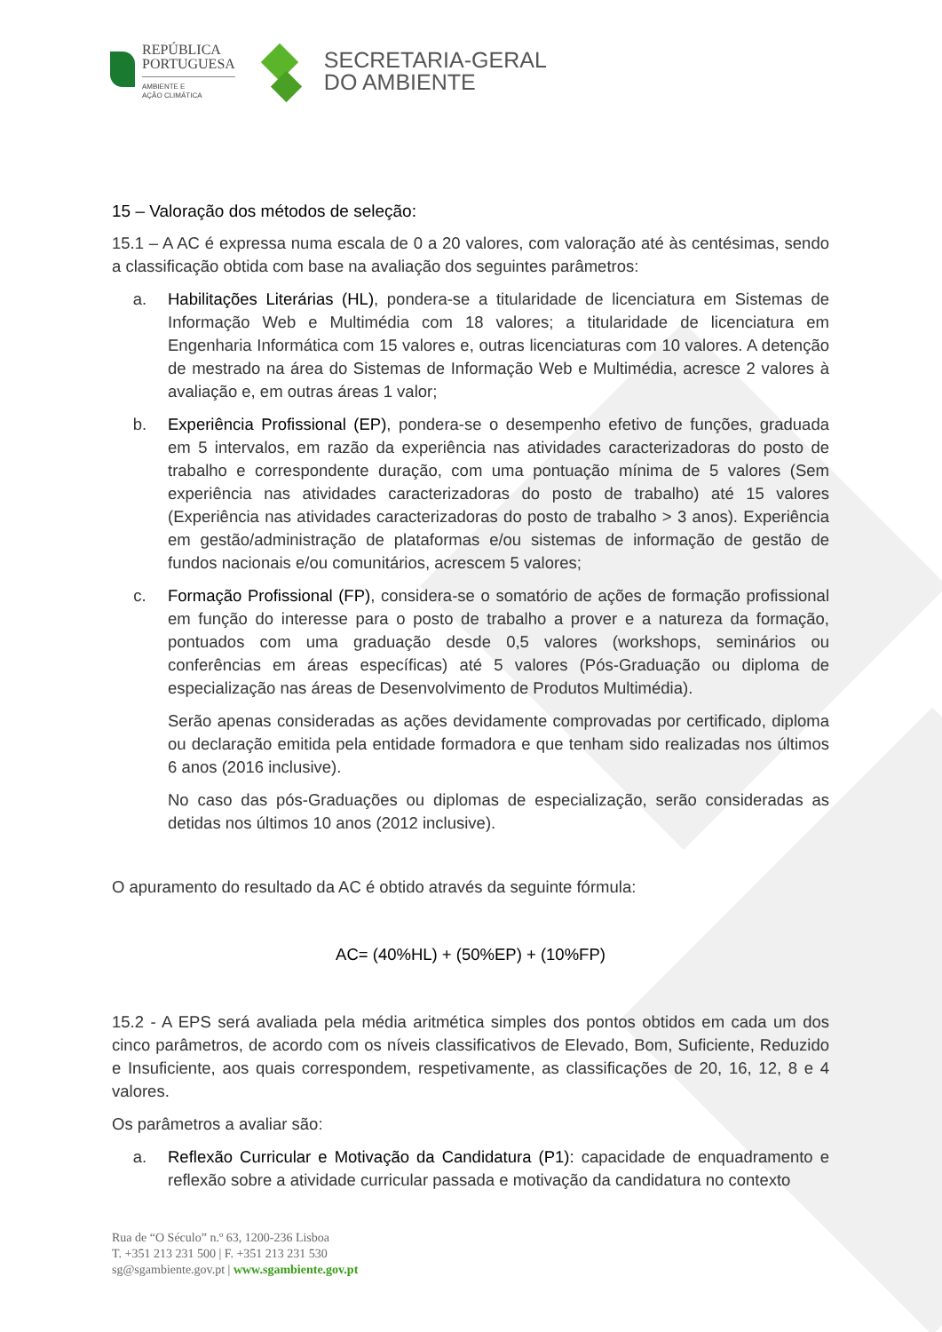REPÚBLICA
PORTUGUESA
AMBIENTE E
AÇÃO CLIMÁTICA
SECRETARIA-GERAL
DO AMBIENTE
15 – Valoração dos métodos de seleção:
15.1 – A AC é expressa numa escala de 0 a 20 valores, com valoração até às centésimas, sendo a classificação obtida com base na avaliação dos seguintes parâmetros:
a. Habilitações Literárias (HL), pondera-se a titularidade de licenciatura em Sistemas de Informação Web e Multimédia com 18 valores; a titularidade de licenciatura em Engenharia Informática com 15 valores e, outras licenciaturas com 10 valores. A detenção de mestrado na área do Sistemas de Informação Web e Multimédia, acresce 2 valores à avaliação e, em outras áreas 1 valor;
b. Experiência Profissional (EP), pondera-se o desempenho efetivo de funções, graduada em 5 intervalos, em razão da experiência nas atividades caracterizadoras do posto de trabalho e correspondente duração, com uma pontuação mínima de 5 valores (Sem experiência nas atividades caracterizadoras do posto de trabalho) até 15 valores (Experiência nas atividades caracterizadoras do posto de trabalho > 3 anos). Experiência em gestão/administração de plataformas e/ou sistemas de informação de gestão de fundos nacionais e/ou comunitários, acrescem 5 valores;
c. Formação Profissional (FP), considera-se o somatório de ações de formação profissional em função do interesse para o posto de trabalho a prover e a natureza da formação, pontuados com uma graduação desde 0,5 valores (workshops, seminários ou conferências em áreas específicas) até 5 valores (Pós-Graduação ou diploma de especialização nas áreas de Desenvolvimento de Produtos Multimédia).
Serão apenas consideradas as ações devidamente comprovadas por certificado, diploma ou declaração emitida pela entidade formadora e que tenham sido realizadas nos últimos 6 anos (2016 inclusive).
No caso das pós-Graduações ou diplomas de especialização, serão consideradas as detidas nos últimos 10 anos (2012 inclusive).
O apuramento do resultado da AC é obtido através da seguinte fórmula:
AC= (40%HL) + (50%EP) + (10%FP)
15.2 - A EPS será avaliada pela média aritmética simples dos pontos obtidos em cada um dos cinco parâmetros, de acordo com os níveis classificativos de Elevado, Bom, Suficiente, Reduzido e Insuficiente, aos quais correspondem, respetivamente, as classificações de 20, 16, 12, 8 e 4 valores.
Os parâmetros a avaliar são:
a. Reflexão Curricular e Motivação da Candidatura (P1): capacidade de enquadramento e reflexão sobre a atividade curricular passada e motivação da candidatura no contexto
Rua de “O Século” n.º 63, 1200-236 Lisboa
T. +351 213 231 500 | F. +351 213 231 530
sg@sgambiente.gov.pt | www.sgambiente.gov.pt